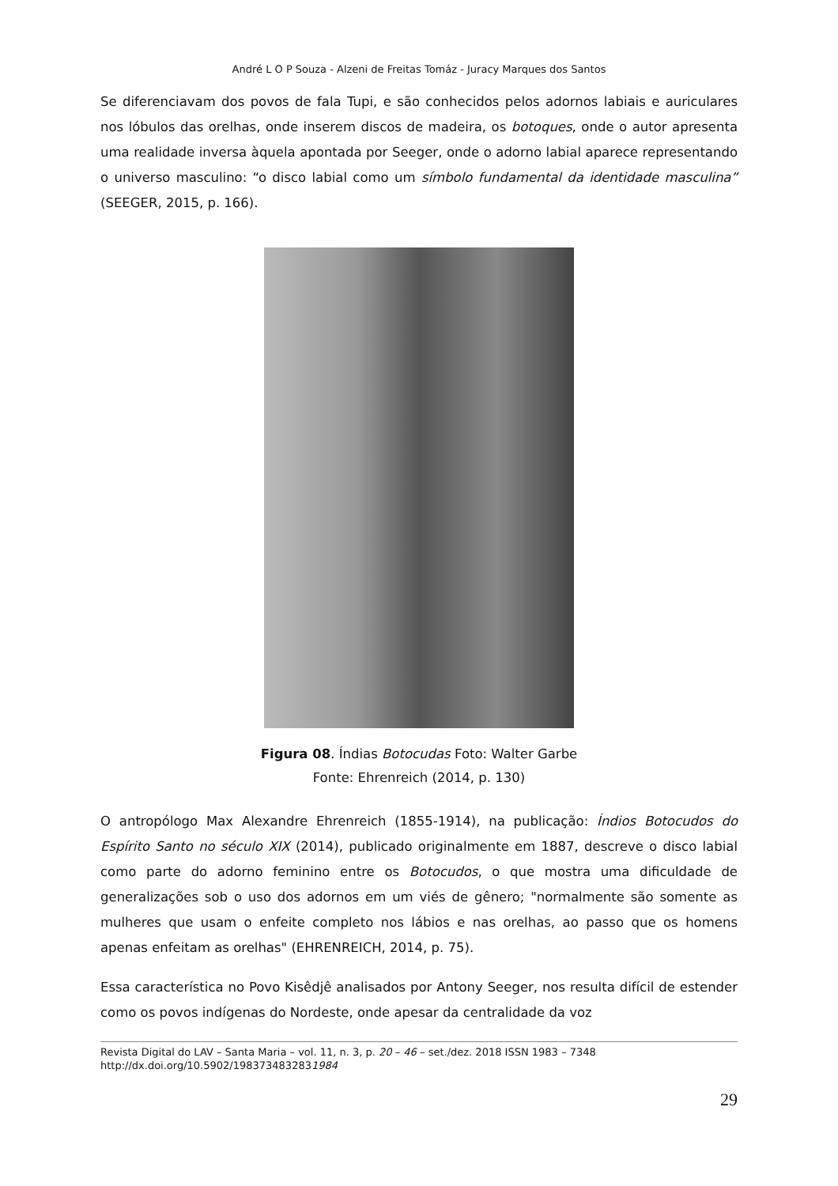André L O P Souza - Alzeni de Freitas Tomáz - Juracy Marques dos Santos
Se diferenciavam dos povos de fala Tupi, e são conhecidos pelos adornos labiais e auriculares nos lóbulos das orelhas, onde inserem discos de madeira, os botoques, onde o autor apresenta uma realidade inversa àquela apontada por Seeger, onde o adorno labial aparece representando o universo masculino: “o disco labial como um símbolo fundamental da identidade masculina” (SEEGER, 2015, p. 166).
Figura 08. Índias Botocudas Foto: Walter Garbe
Fonte: Ehrenreich (2014, p. 130)
O antropólogo Max Alexandre Ehrenreich (1855-1914), na publicação: Índios Botocudos do Espírito Santo no século XIX (2014), publicado originalmente em 1887, descreve o disco labial como parte do adorno feminino entre os Botocudos, o que mostra uma dificuldade de generalizações sob o uso dos adornos em um viés de gênero; "normalmente são somente as mulheres que usam o enfeite completo nos lábios e nas orelhas, ao passo que os homens apenas enfeitam as orelhas" (EHRENREICH, 2014, p. 75).
Essa característica no Povo Kisêdjê analisados por Antony Seeger, nos resulta difícil de estender como os povos indígenas do Nordeste, onde apesar da centralidade da voz
Revista Digital do LAV – Santa Maria – vol. 11, n. 3, p. 20 – 46 – set./dez. 2018 ISSN 1983 – 7348
http://dx.doi.org/10.5902/1983734832831984
29